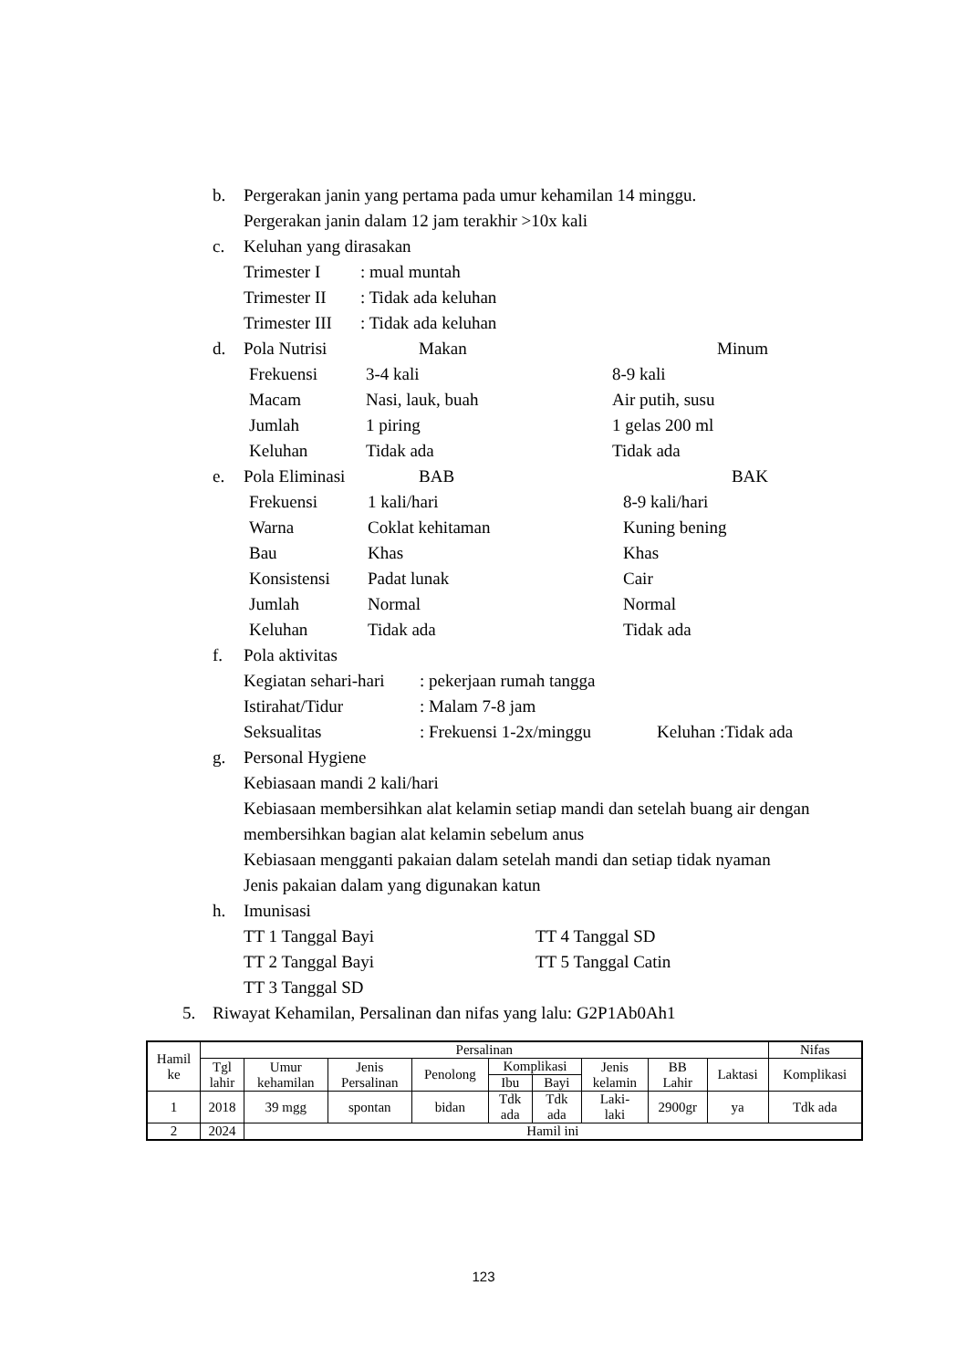b. Pergerakan janin yang pertama pada umur kehamilan 14 minggu.
Pergerakan janin dalam 12 jam terakhir >10x kali
c. Keluhan yang dirasakan
Trimester I: mual muntah Trimester II: Tidak ada keluhan Trimester III: Tidak ada keluhan
d.
Pola Nutrisi Makan Minum
Frekuensi 3-4 kali 8-9 kali Macam Nasi, lauk, buah Air putih, susu Jumlah 1 piring 1 gelas 200 ml Keluhan Tidak ada Tidak ada
e.
Pola Eliminasi BAB BAK
Frekuensi 1 kali/hari 8-9 kali/hari Warna Coklat kehitaman Kuning bening Bau Khas Khas Konsistensi Padat lunak Cair Jumlah Normal Normal Keluhan Tidak ada Tidak ada
f. Pola aktivitas
Kegiatan sehari-hari: pekerjaan rumah tangga Istirahat/Tidur: Malam 7-8 jam Seksualitas: Frekuensi 1-2x/minggu Keluhan :Tidak ada
g. Personal Hygiene
Kebiasaan mandi 2 kali/hari
Kebiasaan membersihkan alat kelamin setiap mandi dan setelah buang air dengan membersihkan bagian alat kelamin sebelum anus
Kebiasaan mengganti pakaian dalam setelah mandi dan setiap tidak nyaman
Jenis pakaian dalam yang digunakan katun
h. Imunisasi
TT 1 Tanggal Bayi TT 4 Tanggal SD TT 2 Tanggal Bayi TT 5 Tanggal Catin TT 3 Tanggal SD
5. Riwayat Kehamilan, Persalinan dan nifas yang lalu: G2P1Ab0Ah1
| Hamil ke | Persalinan | | | | | | | | | Nifas |
| --- | --- | --- | --- | --- | --- | --- | --- | --- | --- | --- |
| | Tgl lahir | Umur kehamilan | Jenis Persalinan | Penolong | Komplikasi | | Jenis kelamin | BB Lahir | Laktasi | Komplikasi |
| | | | | | Ibu | Bayi | | | | |
| 1 | 2018 | 39 mgg | spontan | bidan | Tdk ada | Tdk ada | Laki- laki | 2900gr | ya | Tdk ada |
| 2 | 2024 | Hamil ini | | | | | | | | |
123